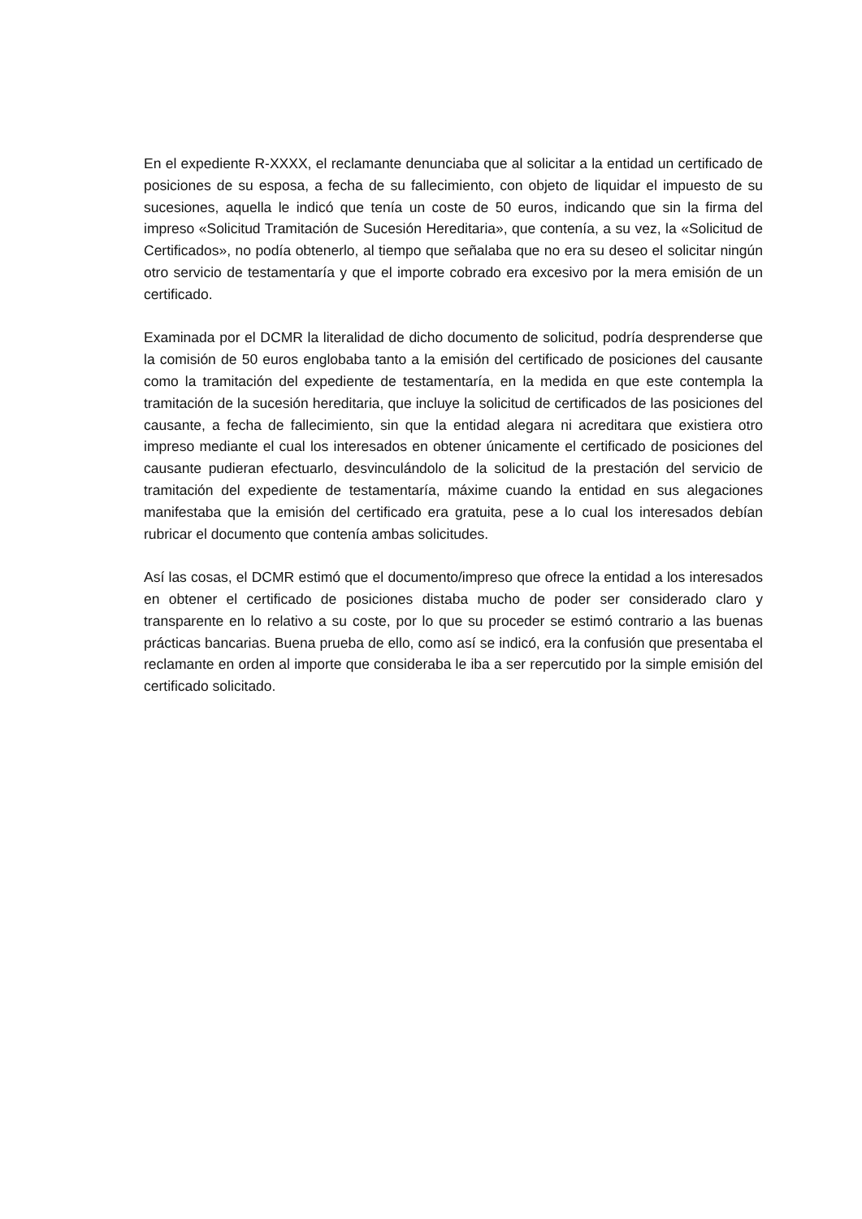En el expediente R-XXXX, el reclamante denunciaba que al solicitar a la entidad un certificado de posiciones de su esposa, a fecha de su fallecimiento, con objeto de liquidar el impuesto de su sucesiones, aquella le indicó que tenía un coste de 50 euros, indicando que sin la firma del impreso «Solicitud Tramitación de Sucesión Hereditaria», que contenía, a su vez, la «Solicitud de Certificados», no podía obtenerlo, al tiempo que señalaba que no era su deseo el solicitar ningún otro servicio de testamentaría y que el importe cobrado era excesivo por la mera emisión de un certificado.
Examinada por el DCMR la literalidad de dicho documento de solicitud, podría desprenderse que la comisión de 50 euros englobaba tanto a la emisión del certificado de posiciones del causante como la tramitación del expediente de testamentaría, en la medida en que este contempla la tramitación de la sucesión hereditaria, que incluye la solicitud de certificados de las posiciones del causante, a fecha de fallecimiento, sin que la entidad alegara ni acreditara que existiera otro impreso mediante el cual los interesados en obtener únicamente el certificado de posiciones del causante pudieran efectuarlo, desvinculándolo de la solicitud de la prestación del servicio de tramitación del expediente de testamentaría, máxime cuando la entidad en sus alegaciones manifestaba que la emisión del certificado era gratuita, pese a lo cual los interesados debían rubricar el documento que contenía ambas solicitudes.
Así las cosas, el DCMR estimó que el documento/impreso que ofrece la entidad a los interesados en obtener el certificado de posiciones distaba mucho de poder ser considerado claro y transparente en lo relativo a su coste, por lo que su proceder se estimó contrario a las buenas prácticas bancarias. Buena prueba de ello, como así se indicó, era la confusión que presentaba el reclamante en orden al importe que consideraba le iba a ser repercutido por la simple emisión del certificado solicitado.